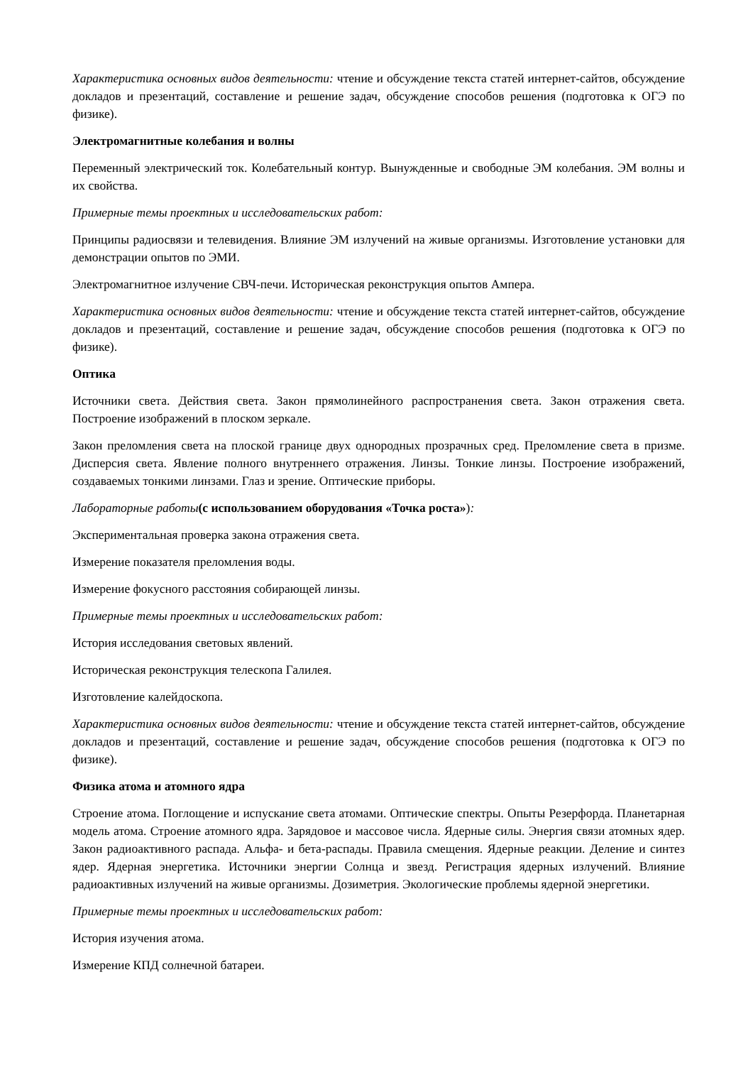Характеристика основных видов деятельности: чтение и обсуждение текста статей интернет-сайтов, обсуждение докладов и презентаций, составление и решение задач, обсуждение способов решения (подготовка к ОГЭ по физике).
Электромагнитные колебания и волны
Переменный электрический ток. Колебательный контур. Вынужденные и свободные ЭМ колебания. ЭМ волны и их свойства.
Примерные темы проектных и исследовательских работ:
Принципы радиосвязи и телевидения. Влияние ЭМ излучений на живые организмы. Изготовление установки для демонстрации опытов по ЭМИ.
Электромагнитное излучение СВЧ-печи. Историческая реконструкция опытов Ампера.
Характеристика основных видов деятельности: чтение и обсуждение текста статей интернет-сайтов, обсуждение докладов и презентаций, составление и решение задач, обсуждение способов решения (подготовка к ОГЭ по физике).
Оптика
Источники света. Действия света. Закон прямолинейного распространения света. Закон отражения света. Построение изображений в плоском зеркале.
Закон преломления света на плоской границе двух однородных прозрачных сред. Преломление света в призме. Дисперсия света. Явление полного внутреннего отражения. Линзы. Тонкие линзы. Построение изображений, создаваемых тонкими линзами. Глаз и зрение. Оптические приборы.
Лабораторные работы(с использованием оборудования «Точка роста»):
Экспериментальная проверка закона отражения света.
Измерение показателя преломления воды.
Измерение фокусного расстояния собирающей линзы.
Примерные темы проектных и исследовательских работ:
История исследования световых явлений.
Историческая реконструкция телескопа Галилея.
Изготовление калейдоскопа.
Характеристика основных видов деятельности: чтение и обсуждение текста статей интернет-сайтов, обсуждение докладов и презентаций, составление и решение задач, обсуждение способов решения (подготовка к ОГЭ по физике).
Физика атома и атомного ядра
Строение атома. Поглощение и испускание света атомами. Оптические спектры. Опыты Резерфорда. Планетарная модель атома. Строение атомного ядра. Зарядовое и массовое числа. Ядерные силы. Энергия связи атомных ядер. Закон радиоактивного распада. Альфа- и бета-распады. Правила смещения. Ядерные реакции. Деление и синтез ядер. Ядерная энергетика. Источники энергии Солнца и звезд. Регистрация ядерных излучений. Влияние радиоактивных излучений на живые организмы. Дозиметрия. Экологические проблемы ядерной энергетики.
Примерные темы проектных и исследовательских работ:
История изучения атома.
Измерение КПД солнечной батареи.